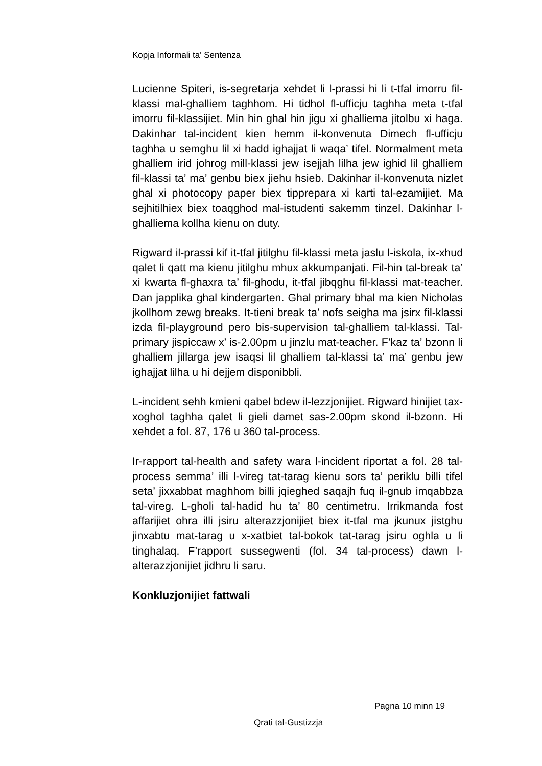Kopja Informali ta' Sentenza
Lucienne Spiteri, is-segretarja xehdet li l-prassi hi li t-tfal imorru fil-klassi mal-ghalliem taghhom. Hi tidhol fl-ufficju taghha meta t-tfal imorru fil-klassijiet. Min hin ghal hin jigu xi ghalliema jitolbu xi haga. Dakinhar tal-incident kien hemm il-konvenuta Dimech fl-ufficju taghha u semghu lil xi hadd ighajjat li waqa’ tifel. Normalment meta ghalliem irid johrog mill-klassi jew isejjah lilha jew ighid lil ghalliem fil-klassi ta’ ma’ genbu biex jiehu hsieb. Dakinhar il-konvenuta nizlet ghal xi photocopy paper biex tipprepara xi karti tal-ezamijiet. Ma sejhitilhiex biex toaqghod mal-istudenti sakemm tinzel. Dakinhar l-ghalliema kollha kienu on duty.
Rigward il-prassi kif it-tfal jitilghu fil-klassi meta jaslu l-iskola, ix-xhud qalet li qatt ma kienu jitilghu mhux akkumpanjati. Fil-hin tal-break ta’ xi kwarta fl-ghaxra ta’ fil-ghodu, it-tfal jibqghu fil-klassi mat-teacher. Dan japplika ghal kindergarten. Ghal primary bhal ma kien Nicholas jkollhom zewg breaks. It-tieni break ta’ nofs seigha ma jsirx fil-klassi izda fil-playground pero bis-supervision tal-ghalliem tal-klassi. Tal-primary jispiccaw x’ is-2.00pm u jinzlu mat-teacher. F’kaz ta’ bzonn li ghalliem jillarga jew isaqsi lil ghalliem tal-klassi ta’ ma’ genbu jew ighajjat lilha u hi dejjem disponibbli.
L-incident sehh kmieni qabel bdew il-lezzjonijiet. Rigward hinijiet tax-xoghol taghha qalet li gieli damet sas-2.00pm skond il-bzonn. Hi xehdet a fol. 87, 176 u 360 tal-process.
Ir-rapport tal-health and safety wara l-incident riportat a fol. 28 tal-process semma’ illi l-vireg tat-tarag kienu sors ta’ periklu billi tifel seta’ jixxabbat maghhom billi jqieghed saqajh fuq il-gnub imqabbza tal-vireg. L-gholi tal-hadid hu ta’ 80 centimetru. Irrikmanda fost affarijiet ohra illi jsiru alterazzjonijiet biex it-tfal ma jkunux jistghu jinxabtu mat-tarag u x-xatbiet tal-bokok tat-tarag jsiru oghla u li tinghalaq. F’rapport sussegwenti (fol. 34 tal-process) dawn l-alterazzjonijiet jidhru li saru.
Konkluzjonijiet fattwali
Pagna 10 minn 19
Qrati tal-Gustizzja